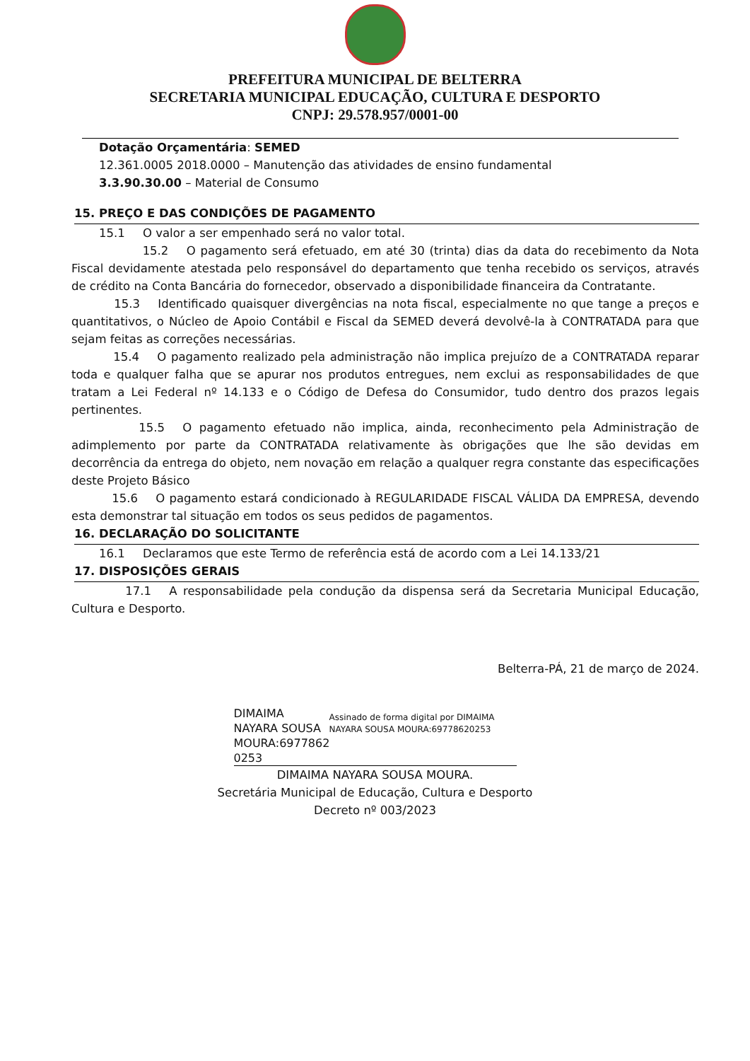PREFEITURA MUNICIPAL DE BELTERRA
SECRETARIA MUNICIPAL EDUCAÇÃO, CULTURA E DESPORTO
CNPJ: 29.578.957/0001-00
Dotação Orçamentária: SEMED
12.361.0005 2018.0000 – Manutenção das atividades de ensino fundamental
3.3.90.30.00 – Material de Consumo
15. PREÇO E DAS CONDIÇÕES DE PAGAMENTO
15.1 O valor a ser empenhado será no valor total.
15.2 O pagamento será efetuado, em até 30 (trinta) dias da data do recebimento da Nota Fiscal devidamente atestada pelo responsável do departamento que tenha recebido os serviços, através de crédito na Conta Bancária do fornecedor, observado a disponibilidade financeira da Contratante.
15.3 Identificado quaisquer divergências na nota fiscal, especialmente no que tange a preços e quantitativos, o Núcleo de Apoio Contábil e Fiscal da SEMED deverá devolvê-la à CONTRATADA para que sejam feitas as correções necessárias.
15.4 O pagamento realizado pela administração não implica prejuízo de a CONTRATADA reparar toda e qualquer falha que se apurar nos produtos entregues, nem exclui as responsabilidades de que tratam a Lei Federal nº 14.133 e o Código de Defesa do Consumidor, tudo dentro dos prazos legais pertinentes.
15.5 O pagamento efetuado não implica, ainda, reconhecimento pela Administração de adimplemento por parte da CONTRATADA relativamente às obrigações que lhe são devidas em decorrência da entrega do objeto, nem novação em relação a qualquer regra constante das especificações deste Projeto Básico
15.6 O pagamento estará condicionado à REGULARIDADE FISCAL VÁLIDA DA EMPRESA, devendo esta demonstrar tal situação em todos os seus pedidos de pagamentos.
16. DECLARAÇÃO DO SOLICITANTE
16.1 Declaramos que este Termo de referência está de acordo com a Lei 14.133/21
17. DISPOSIÇÕES GERAIS
17.1 A responsabilidade pela condução da dispensa será da Secretaria Municipal Educação, Cultura e Desporto.
Belterra-PÁ, 21 de março de 2024.
DIMAIMA NAYARA SOUSA MOURA:6977862 0253
Assinado de forma digital por DIMAIMA NAYARA SOUSA MOURA:69778620253
DIMAIMA NAYARA SOUSA MOURA.
Secretária Municipal de Educação, Cultura e Desporto
Decreto nº 003/2023